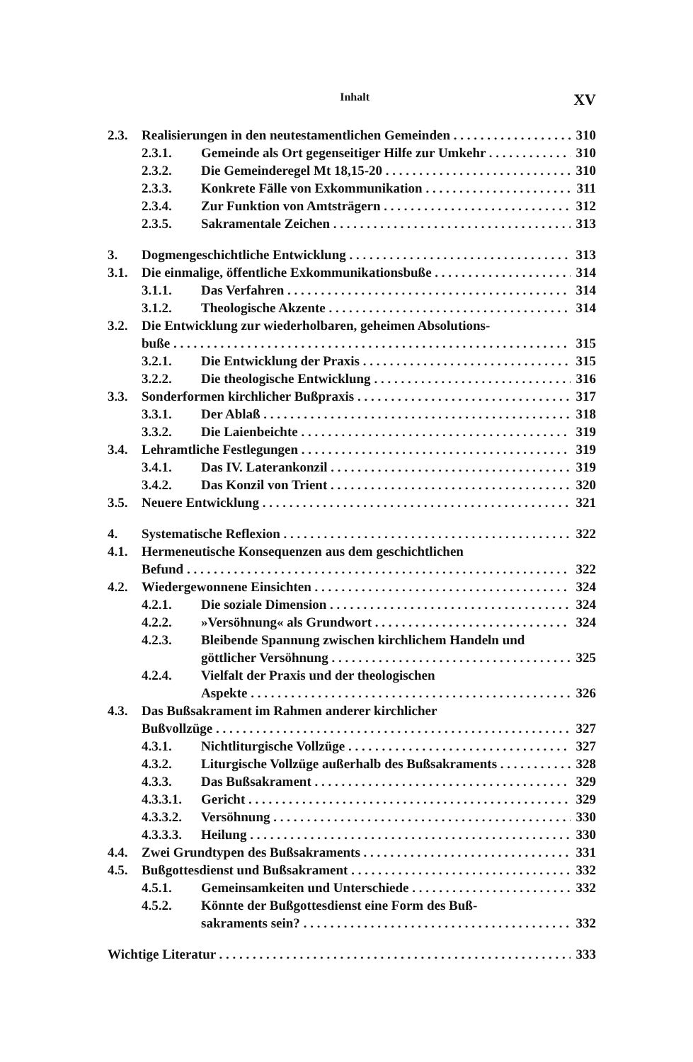Inhalt XV
2.3. Realisierungen in den neutestamentlichen Gemeinden 310
2.3.1. Gemeinde als Ort gegenseitiger Hilfe zur Umkehr 310
2.3.2. Die Gemeinderegel Mt 18,15-20 310
2.3.3. Konkrete Fälle von Exkommunikation 311
2.3.4. Zur Funktion von Amtsträgern 312
2.3.5. Sakramentale Zeichen 313
3. Dogmengeschichtliche Entwicklung 313
3.1. Die einmalige, öffentliche Exkommunikationsbuße 314
3.1.1. Das Verfahren 314
3.1.2. Theologische Akzente 314
3.2. Die Entwicklung zur wiederholbaren, geheimen Absolutions-
buße 315
3.2.1. Die Entwicklung der Praxis 315
3.2.2. Die theologische Entwicklung 316
3.3. Sonderformen kirchlicher Bußpraxis 317
3.3.1. Der Ablaß 318
3.3.2. Die Laienbeichte 319
3.4. Lehramtliche Festlegungen 319
3.4.1. Das IV. Laterankonzil 319
3.4.2. Das Konzil von Trient 320
3.5. Neuere Entwicklung 321
4. Systematische Reflexion 322
4.1. Hermeneutische Konsequenzen aus dem geschichtlichen
Befund 322
4.2. Wiedergewonnene Einsichten 324
4.2.1. Die soziale Dimension 324
4.2.2. »Versöhnung« als Grundwort 324
4.2.3. Bleibende Spannung zwischen kirchlichem Handeln und
göttlicher Versöhnung 325
4.2.4. Vielfalt der Praxis und der theologischen
Aspekte 326
4.3. Das Bußsakrament im Rahmen anderer kirchlicher
Bußvollzüge 327
4.3.1. Nichtliturgische Vollzüge 327
4.3.2. Liturgische Vollzüge außerhalb des Bußsakraments 328
4.3.3. Das Bußsakrament 329
4.3.3.1. Gericht 329
4.3.3.2. Versöhnung 330
4.3.3.3. Heilung 330
4.4. Zwei Grundtypen des Bußsakraments 331
4.5. Bußgottesdienst und Bußsakrament 332
4.5.1. Gemeinsamkeiten und Unterschiede 332
4.5.2. Könnte der Bußgottesdienst eine Form des Buß-
sakraments sein? 332
Wichtige Literatur 333